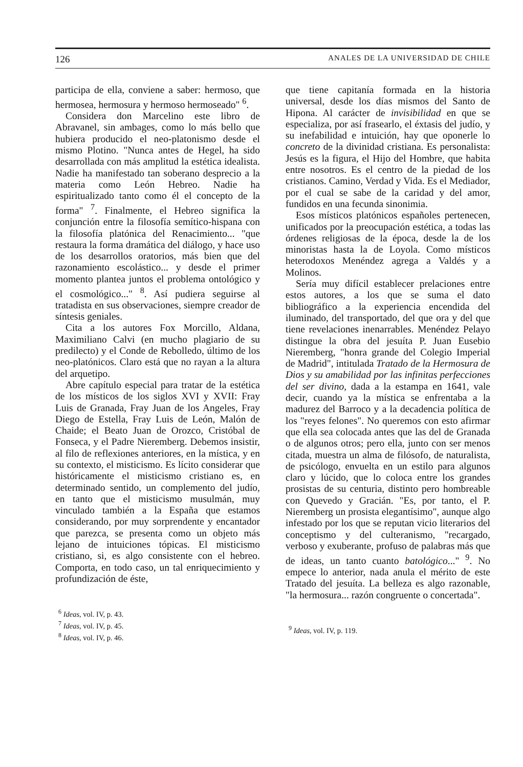126 ANALES DE LA UNIVERSIDAD DE CHILE
participa de ella, conviene a saber: hermoso, que hermosea, hermosura y hermoso hermoseado" <sup>6</sup>.
Considera don Marcelino este libro de Abravanel, sin ambages, como lo más bello que hubiera producido el neo-platonismo desde el mismo Plotino. "Nunca antes de Hegel, ha sido desarrollada con más amplitud la estética idealista. Nadie ha manifestado tan soberano desprecio a la materia como León Hebreo. Nadie ha espiritualizado tanto como él el concepto de la forma" <sup>7</sup>. Finalmente, el Hebreo significa la conjunción entre la filosofía semítico-hispana con la filosofía platónica del Renacimiento... "que restaura la forma dramática del diálogo, y hace uso de los desarrollos oratorios, más bien que del razonamiento escolástico... y desde el primer momento plantea juntos el problema ontológico y el cosmológico..." <sup>8</sup>. Así pudiera seguirse al tratadista en sus observaciones, siempre creador de síntesis geniales.
Cita a los autores Fox Morcillo, Aldana, Maximiliano Calvi (en mucho plagiario de su predilecto) y el Conde de Rebolledo, último de los neo-platónicos. Claro está que no rayan a la altura del arquetipo.
Abre capítulo especial para tratar de la estética de los místicos de los siglos XVI y XVII: Fray Luis de Granada, Fray Juan de los Angeles, Fray Diego de Estella, Fray Luis de León, Malón de Chaide; el Beato Juan de Orozco, Cristóbal de Fonseca, y el Padre Nieremberg. Debemos insistir, al filo de reflexiones anteriores, en la mística, y en su contexto, el misticismo. Es lícito considerar que históricamente el misticismo cristiano es, en determinado sentido, un complemento del judío, en tanto que el misticismo musulmán, muy vinculado también a la España que estamos considerando, por muy sorprendente y encantador que parezca, se presenta como un objeto más lejano de intuiciones tópicas. El misticismo cristiano, si, es algo consistente con el hebreo. Comporta, en todo caso, un tal enriquecimiento y profundización de éste,
<sup>6</sup> Ideas, vol. IV, p. 43.
<sup>7</sup> Ideas, vol. IV, p. 45.
<sup>8</sup> Ideas, vol. IV, p. 46.
que tiene capitanía formada en la historia universal, desde los días mismos del Santo de Hipona. Al carácter de invisibilidad en que se especializa, por así frasearlo, el éxtasis del judío, y su inefabilidad e intuición, hay que oponerle lo concreto de la divinidad cristiana. Es personalista: Jesús es la figura, el Hijo del Hombre, que habita entre nosotros. Es el centro de la piedad de los cristianos. Camino, Verdad y Vida. Es el Mediador, por el cual se sabe de la caridad y del amor, fundidos en una fecunda sinonimia.
Esos místicos platónicos españoles pertenecen, unificados por la preocupación estética, a todas las órdenes religiosas de la época, desde la de los minoristas hasta la de Loyola. Como místicos heterodoxos Menéndez agrega a Valdés y a Molinos.
Sería muy difícil establecer prelaciones entre estos autores, a los que se suma el dato bibliográfico a la experiencia encendida del iluminado, del transportado, del que ora y del que tiene revelaciones inenarrables. Menéndez Pelayo distingue la obra del jesuíta P. Juan Eusebio Nieremberg, "honra grande del Colegio Imperial de Madrid", intitulada Tratado de la Hermosura de Dios y su amabilidad por las infinitas perfecciones del ser divino, dada a la estampa en 1641, vale decir, cuando ya la mística se enfrentaba a la madurez del Barroco y a la decadencia política de los "reyes felones". No queremos con esto afirmar que ella sea colocada antes que las del de Granada o de algunos otros; pero ella, junto con ser menos citada, muestra un alma de filósofo, de naturalista, de psicólogo, envuelta en un estilo para algunos claro y lúcido, que lo coloca entre los grandes prosistas de su centuria, distinto pero hombreable con Quevedo y Gracián. "Es, por tanto, el P. Nieremberg un prosista elegantísimo", aunque algo infestado por los que se reputan vicio literarios del conceptismo y del culteranismo, "recargado, verboso y exuberante, profuso de palabras más que de ideas, un tanto cuanto batológico..." <sup>9</sup>. No empece lo anterior, nada anula el mérito de este Tratado del jesuíta. La belleza es algo razonable, "la hermosura... razón congruente o concertada".
<sup>9</sup> Ideas, vol. IV, p. 119.